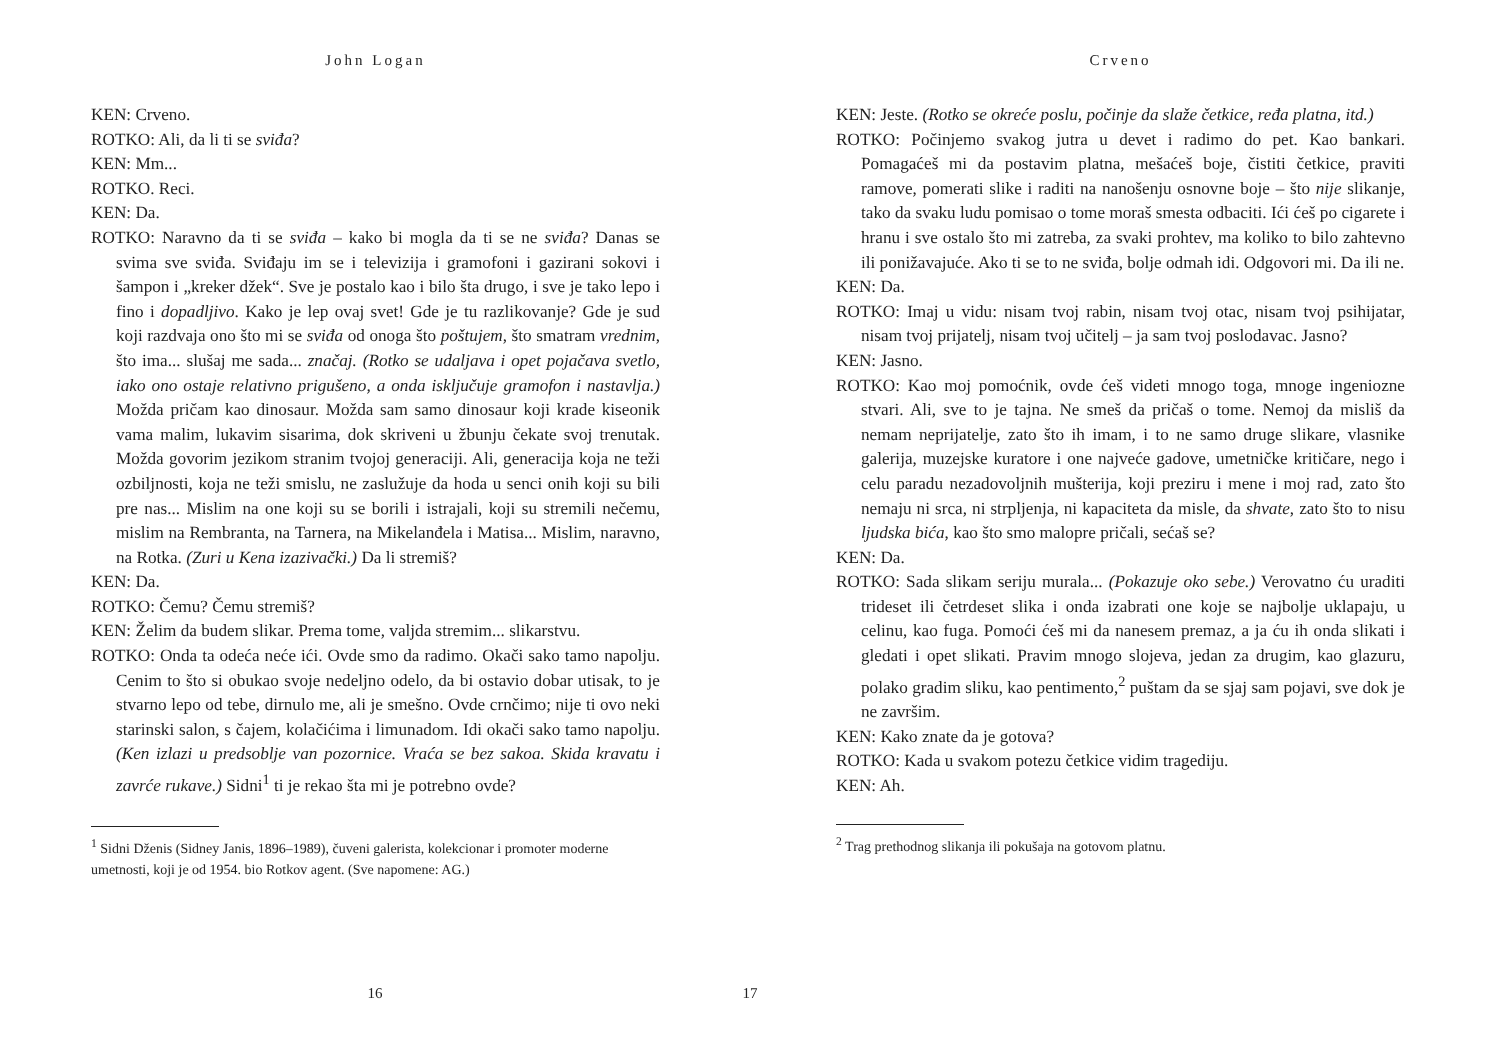John Logan
KEN: Crveno.
ROTKO: Ali, da li ti se sviđa?
KEN: Mm...
ROTKO. Reci.
KEN: Da.
ROTKO: Naravno da ti se sviđa – kako bi mogla da ti se ne sviđa? Danas se svima sve sviđa. Sviđaju im se i televizija i gramofoni i gazirani sokovi i šampon i „kreker džek“. Sve je postalo kao i bilo šta drugo, i sve je tako lepo i fino i dopadljivo. Kako je lep ovaj svet! Gde je tu razlikovanje? Gde je sud koji razdvaja ono što mi se sviđa od onoga što poštujem, što smatram vrednim, što ima... slušaj me sada... značaj. (Rotko se udaljava i opet pojačava svetlo, iako ono ostaje relativno prigušeno, a onda isključuje gramofon i nastavlja.) Možda pričam kao dinosaur. Možda sam samo dinosaur koji krade kiseonik vama malim, lukavim sisarima, dok skriveni u žbunju čekate svoj trenutak. Možda govorim jezikom stranim tvojoj generaciji. Ali, generacija koja ne teži ozbiljnosti, koja ne teži smislu, ne zaslužuje da hoda u senci onih koji su bili pre nas... Mislim na one koji su se borili i istrajali, koji su stremili nečemu, mislim na Rembranta, na Tarnera, na Mikelanđela i Matisa... Mislim, naravno, na Rotka. (Zuri u Kena izazivački.) Da li stremiš?
KEN: Da.
ROTKO: Čemu? Čemu stremiš?
KEN: Želim da budem slikar. Prema tome, valjda stremim... slikarstvu.
ROTKO: Onda ta odeća neće ići. Ovde smo da radimo. Okači sako tamo napolju. Cenim to što si obukao svoje nedeljno odelo, da bi ostavio dobar utisak, to je stvarno lepo od tebe, dirnulo me, ali je smešno. Ovde crnčimo; nije ti ovo neki starinski salon, s čajem, kolačićima i limunadom. Idi okači sako tamo napolju. (Ken izlazi u predsoblje van pozornice. Vraća se bez sakoa. Skida kravatu i zavrće rukave.) Sidni<sup>1</sup> ti je rekao šta mi je potrebno ovde?
<sup>1</sup> Sidni Dženis (Sidney Janis, 1896–1989), čuveni galerista, kolekcionar i promoter moderne umetnosti, koji je od 1954. bio Rotkov agent. (Sve napomene: AG.)
16
Crveno
KEN: Jeste. (Rotko se okreće poslu, počinje da slaže četkice, ređa platna, itd.)
ROTKO: Počinjemo svakog jutra u devet i radimo do pet. Kao bankari. Pomagaćeš mi da postavim platna, mešaćeš boje, čistiti četkice, praviti ramove, pomerati slike i raditi na nanošenju osnovne boje – što nije slikanje, tako da svaku ludu pomisao o tome moraš smesta odbaciti. Ići ćeš po cigarete i hranu i sve ostalo što mi zatreba, za svaki prohtev, ma koliko to bilo zahtevno ili ponižavajuće. Ako ti se to ne sviđa, bolje odmah idi. Odgovori mi. Da ili ne.
KEN: Da.
ROTKO: Imaj u vidu: nisam tvoj rabin, nisam tvoj otac, nisam tvoj psihijatar, nisam tvoj prijatelj, nisam tvoj učitelj – ja sam tvoj poslodavac. Jasno?
KEN: Jasno.
ROTKO: Kao moj pomoćnik, ovde ćeš videti mnogo toga, mnoge ingeniozne stvari. Ali, sve to je tajna. Ne smeš da pričaš o tome. Nemoj da misliš da nemam neprijatelje, zato što ih imam, i to ne samo druge slikare, vlasnike galerija, muzejske kuratore i one najveće gadove, umetničke kritičare, nego i celu paradu nezadovoljnih mušterija, koji preziru i mene i moj rad, zato što nemaju ni srca, ni strpljenja, ni kapaciteta da misle, da shvate, zato što to nisu ljudska bića, kao što smo malopre pričali, sećaš se?
KEN: Da.
ROTKO: Sada slikam seriju murala... (Pokazuje oko sebe.) Verovatno ću uraditi trideset ili četrdeset slika i onda izabrati one koje se najbolje uklapaju, u celinu, kao fuga. Pomoći ćeš mi da nanesem premaz, a ja ću ih onda slikati i gledati i opet slikati. Pravim mnogo slojeva, jedan za drugim, kao glazuru, polako gradim sliku, kao pentimento,<sup>2</sup> puštam da se sjaj sam pojavi, sve dok je ne završim.
KEN: Kako znate da je gotova?
ROTKO: Kada u svakom potezu četkice vidim tragediju.
KEN: Ah.
<sup>2</sup> Trag prethodnog slikanja ili pokušaja na gotovom platnu.
17